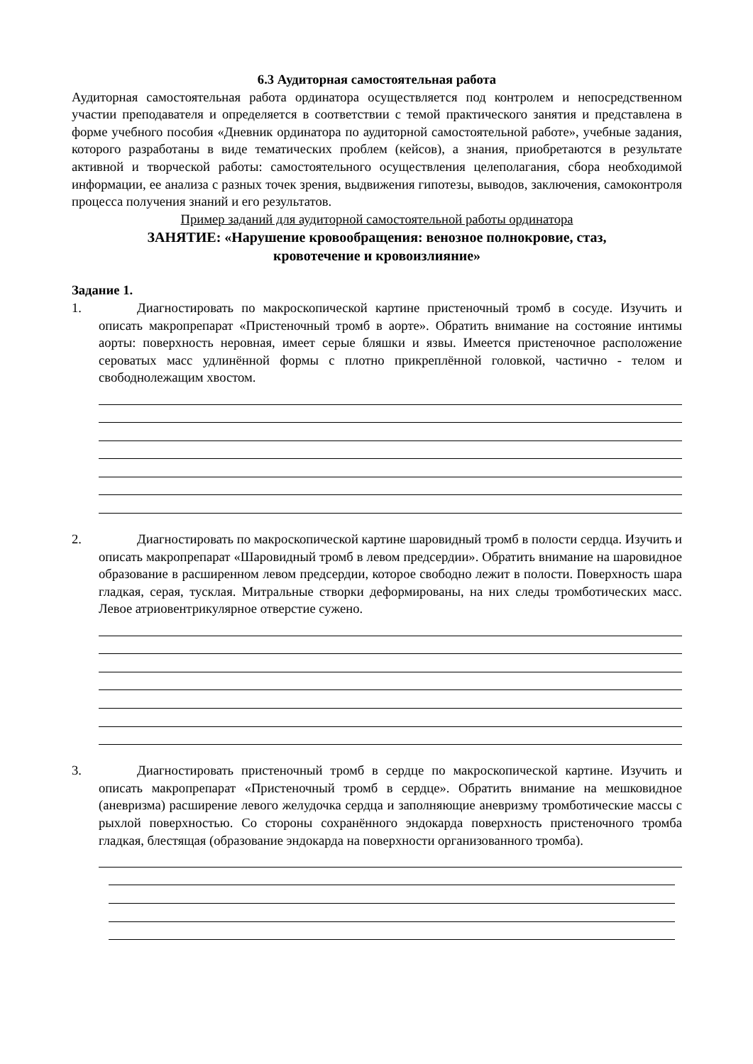6.3 Аудиторная самостоятельная работа
Аудиторная самостоятельная работа ординатора осуществляется под контролем и непосредственном участии преподавателя и определяется в соответствии с темой практического занятия и представлена в форме учебного пособия «Дневник ординатора по аудиторной самостоятельной работе», учебные задания, которого разработаны в виде тематических проблем (кейсов), а знания, приобретаются в результате активной и творческой работы: самостоятельного осуществления целеполагания, сбора необходимой информации, ее анализа с разных точек зрения, выдвижения гипотезы, выводов, заключения, самоконтроля процесса получения знаний и его результатов.
Пример заданий для аудиторной самостоятельной работы ординатора
ЗАНЯТИЕ: «Нарушение кровообращения: венозное полнокровие, стаз,
кровотечение и кровоизлияние»
Задание 1.
1. Диагностировать по макроскопической картине пристеночный тромб в сосуде. Изучить и описать макропрепарат «Пристеночный тромб в аорте». Обратить внимание на состояние интимы аорты: поверхность неровная, имеет серые бляшки и язвы. Имеется пристеночное расположение сероватых масс удлинённой формы с плотно прикреплённой головкой, частично - телом и свободнолежащим хвостом.
2. Диагностировать по макроскопической картине шаровидный тромб в полости сердца. Изучить и описать макропрепарат «Шаровидный тромб в левом предсердии». Обратить внимание на шаровидное образование в расширенном левом предсердии, которое свободно лежит в полости. Поверхность шара гладкая, серая, тусклая. Митральные створки деформированы, на них следы тромботических масс. Левое атриовентрикулярное отверстие сужено.
3. Диагностировать пристеночный тромб в сердце по макроскопической картине. Изучить и описать макропрепарат «Пристеночный тромб в сердце». Обратить внимание на мешковидное (аневризма) расширение левого желудочка сердца и заполняющие аневризму тромботические массы с рыхлой поверхностью. Со стороны сохранённого эндокарда поверхность пристеночного тромба гладкая, блестящая (образование эндокарда на поверхности организованного тромба).